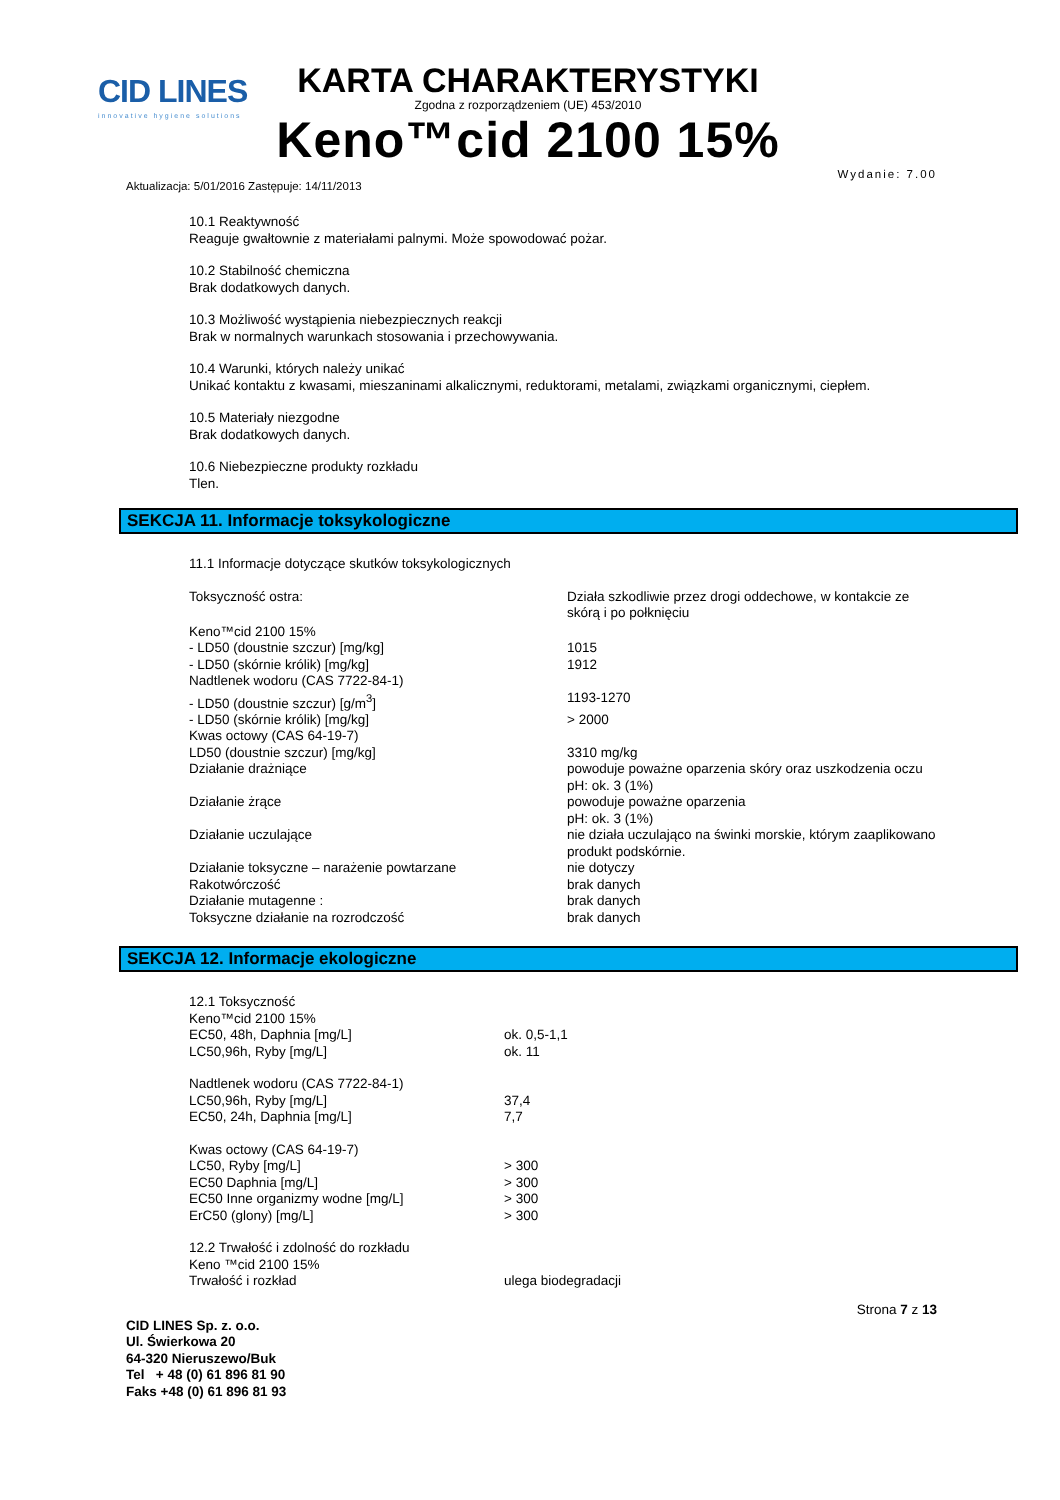CID LINES
innovative hygiene solutions
KARTA CHARAKTERYSTYKI
Zgodna z rozporządzeniem (UE) 453/2010
Keno™cid 2100 15%
Aktualizacja: 5/01/2016 Zastępuje: 14/11/2013 Wydanie: 7.00
10.1 Reaktywność
Reaguje gwałtownie z materiałami palnymi. Może spowodować pożar.
10.2 Stabilność chemiczna
Brak dodatkowych danych.
10.3 Możliwość wystąpienia niebezpiecznych reakcji
Brak w normalnych warunkach stosowania i przechowywania.
10.4 Warunki, których należy unikać
Unikać kontaktu z kwasami, mieszaninami alkalicznymi, reduktorami, metalami, związkami organicznymi, ciepłem.
10.5 Materiały niezgodne
Brak dodatkowych danych.
10.6 Niebezpieczne produkty rozkładu
Tlen.
SEKCJA 11. Informacje toksykologiczne
11.1 Informacje dotyczące skutków toksykologicznych
| Toksyczność ostra: | Działa szkodliwie przez drogi oddechowe, w kontakcie ze skórą i po połknięciu |
| Keno™cid 2100 15% | |
| - LD50 (doustnie szczur) [mg/kg] | 1015 |
| - LD50 (skórnie królik) [mg/kg] | 1912 |
| Nadtlenek wodoru (CAS 7722-84-1) | |
| - LD50 (doustnie szczur) [g/m<sup>3</sup>] | 1193-1270 |
| - LD50 (skórnie królik) [mg/kg] | > 2000 |
| Kwas octowy (CAS 64-19-7) | |
| LD50 (doustnie szczur) [mg/kg] | 3310 mg/kg |
| Działanie drażniące | powoduje poważne oparzenia skóry oraz uszkodzenia oczu pH: ok. 3 (1%) |
| Działanie żrące | powoduje poważne oparzenia pH: ok. 3 (1%) |
| Działanie uczulające | nie działa uczulająco na świnki morskie, którym zaaplikowano produkt podskórnie. |
| Działanie toksyczne – narażenie powtarzane | nie dotyczy |
| Rakotwórczość | brak danych |
| Działanie mutagenne : | brak danych |
| Toksyczne działanie na rozrodczość | brak danych |
SEKCJA 12. Informacje ekologiczne
| 12.1 Toksyczność | |
| Keno™cid 2100 15% | |
| EC50, 48h, Daphnia [mg/L] | ok. 0,5-1,1 |
| LC50,96h, Ryby [mg/L] | ok. 11 |
| Nadtlenek wodoru (CAS 7722-84-1) | |
| LC50,96h, Ryby [mg/L] | 37,4 |
| EC50, 24h, Daphnia [mg/L] | 7,7 |
| Kwas octowy (CAS 64-19-7) | |
| LC50, Ryby [mg/L] | > 300 |
| EC50 Daphnia [mg/L] | > 300 |
| EC50 Inne organizmy wodne [mg/L] | > 300 |
| ErC50 (glony) [mg/L] | > 300 |
| 12.2 Trwałość i zdolność do rozkładu | |
| Keno ™cid 2100 15% | |
| Trwałość i rozkład | ulega biodegradacji |
CID LINES Sp. z. o.o.
Ul. Świerkowa 20
64-320 Nieruszewo/Buk
Tel + 48 (0) 61 896 81 90
Faks +48 (0) 61 896 81 93
Strona 7 z 13